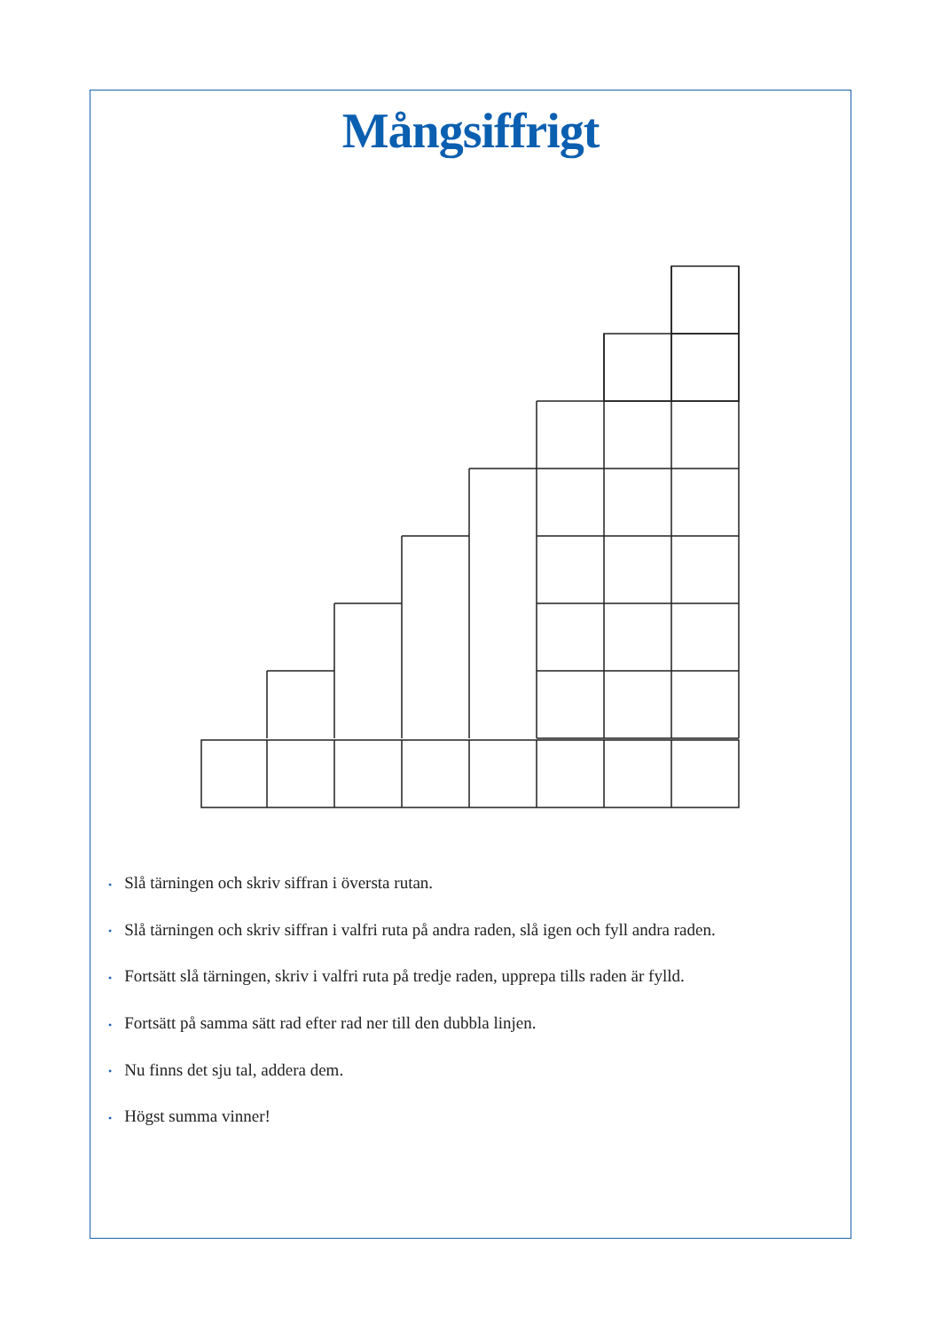Mångsiffrigt
• Slå tärningen och skriv siffran i översta rutan.
• Slå tärningen och skriv siffran i valfri ruta på andra raden, slå igen och fyll andra raden.
• Fortsätt slå tärningen, skriv i valfri ruta på tredje raden, upprepa tills raden är fylld.
• Fortsätt på samma sätt rad efter rad ner till den dubbla linjen.
• Nu finns det sju tal, addera dem.
• Högst summa vinner!